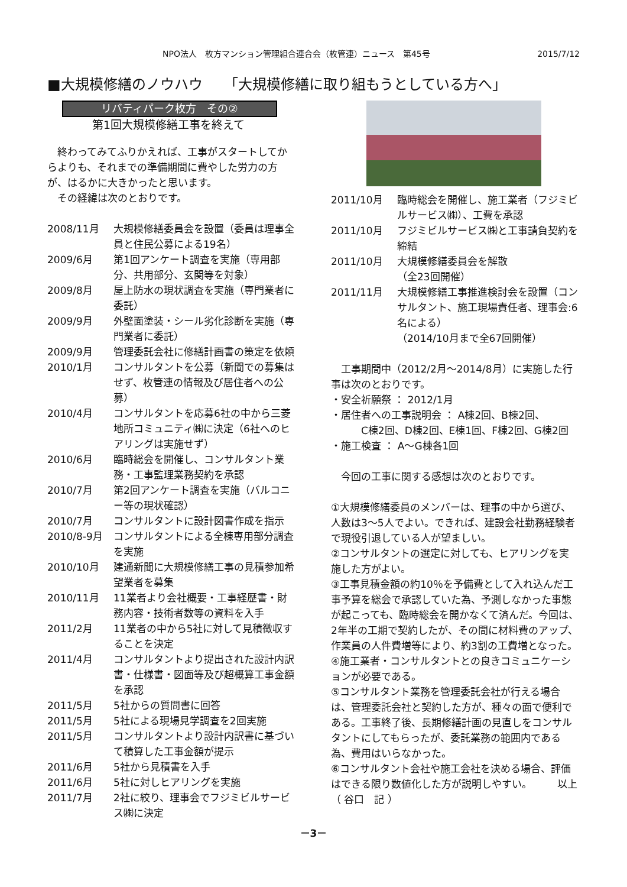NPO法人　枚方マンション管理組合連合会（枚管連）ニュース　第45号 2015/7/12
■大規模修繕のノウハウ　　「大規模修繕に取り組もうとしている方へ」
リバティパーク枚方　その②
第1回大規模修繕工事を終えて
　終わってみてふりかえれば、工事がスタートしてからよりも、それまでの準備期間に費やした労力の方が、はるかに大きかったと思います。
　その経緯は次のとおりです。
2008/11月 大規模修繕委員会を設置（委員は理事全員と住民公募による19名）
2009/6月 第1回アンケート調査を実施（専用部分、共用部分、玄関等を対象）
2009/8月 屋上防水の現状調査を実施（専門業者に委託）
2009/9月 外壁面塗装・シール劣化診断を実施（専門業者に委託）
2009/9月 管理委託会社に修繕計画書の策定を依頼
2010/1月 コンサルタントを公募（新聞での募集はせず、枚管連の情報及び居住者への公募）
2010/4月 コンサルタントを応募6社の中から三菱地所コミュニティ㈱に決定（6社へのヒアリングは実施せず）
2010/6月 臨時総会を開催し、コンサルタント業務・工事監理業務契約を承認
2010/7月 第2回アンケート調査を実施（バルコニー等の現状確認）
2010/7月 コンサルタントに設計図書作成を指示
2010/8-9月 コンサルタントによる全棟専用部分調査を実施
2010/10月 建通新聞に大規模修繕工事の見積参加希望業者を募集
2010/11月 11業者より会社概要・工事経歴書・財務内容・技術者数等の資料を入手
2011/2月 11業者の中から5社に対して見積徴収することを決定
2011/4月 コンサルタントより提出された設計内訳書・仕様書・図面等及び超概算工事金額を承認
2011/5月 5社からの質問書に回答
2011/5月 5社による現場見学調査を2回実施
2011/5月 コンサルタントより設計内訳書に基づいて積算した工事金額が提示
2011/6月 5社から見積書を入手
2011/6月 5社に対しヒアリングを実施
2011/7月 2社に絞り、理事会でフジミビルサービス㈱に決定
2011/10月 臨時総会を開催し、施工業者（フジミビルサービス㈱）、工費を承認
2011/10月 フジミビルサービス㈱と工事請負契約を締結
2011/10月 大規模修繕委員会を解散
（全23回開催）
2011/11月 大規模修繕工事推進検討会を設置（コンサルタント、施工現場責任者、理事会:6名による）
（2014/10月まで全67回開催）
　工事期間中（2012/2月～2014/8月）に実施した行事は次のとおりです。
・安全祈願祭 ： 2012/1月
・居住者への工事説明会 ： A棟2回、B棟2回、
　　　C棟2回、D棟2回、E棟1回、F棟2回、G棟2回
・施工検査 ： A～G棟各1回
　今回の工事に関する感想は次のとおりです。
①大規模修繕委員のメンバーは、理事の中から選び、人数は3～5人でよい。できれば、建設会社勤務経験者で現役引退している人が望ましい。
②コンサルタントの選定に対しても、ヒアリングを実施した方がよい。
③工事見積金額の約10％を予備費として入れ込んだ工事予算を総会で承認していた為、予測しなかった事態が起こっても、臨時総会を開かなくて済んだ。今回は、2年半の工期で契約したが、その間に材料費のアップ、作業員の人件費増等により、約3割の工費増となった。
④施工業者・コンサルタントとの良きコミュニケーションが必要である。
⑤コンサルタント業務を管理委託会社が行える場合は、管理委託会社と契約した方が、種々の面で便利である。工事終了後、長期修繕計画の見直しをコンサルタントにしてもらったが、委託業務の範囲内である為、費用はいらなかった。
⑥コンサルタント会社や施工会社を決める場合、評価はできる限り数値化した方が説明しやすい。　　　以上　　　　（ 谷口　記 ）
－3－